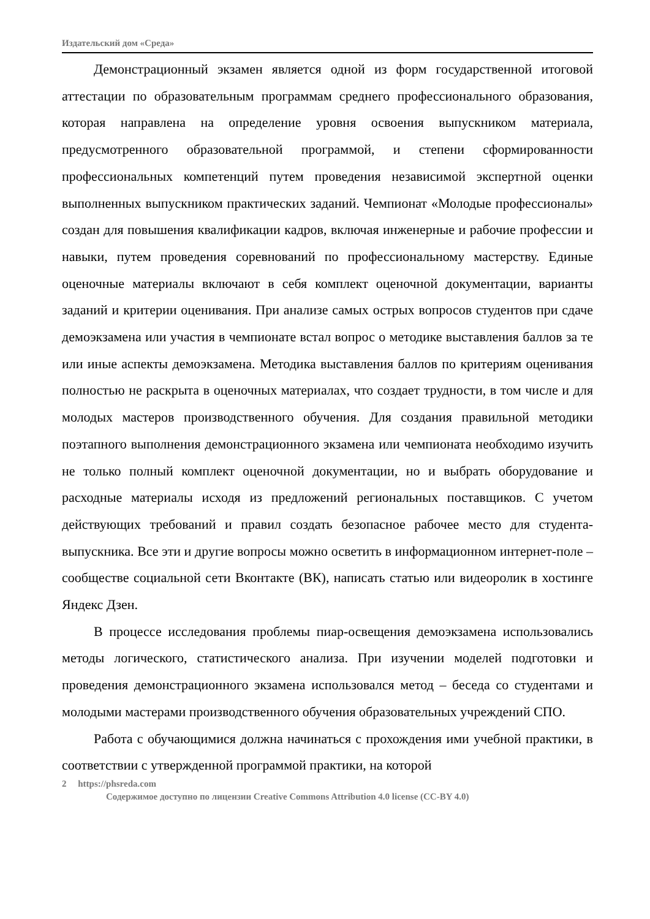Издательский дом «Среда»
Демонстрационный экзамен является одной из форм государственной итоговой аттестации по образовательным программам среднего профессионального образования, которая направлена на определение уровня освоения выпускником материала, предусмотренного образовательной программой, и степени сформированности профессиональных компетенций путем проведения независимой экспертной оценки выполненных выпускником практических заданий. Чемпионат «Молодые профессионалы» создан для повышения квалификации кадров, включая инженерные и рабочие профессии и навыки, путем проведения соревнований по профессиональному мастерству. Единые оценочные материалы включают в себя комплект оценочной документации, варианты заданий и критерии оценивания. При анализе самых острых вопросов студентов при сдаче демоэкзамена или участия в чемпионате встал вопрос о методике выставления баллов за те или иные аспекты демоэкзамена. Методика выставления баллов по критериям оценивания полностью не раскрыта в оценочных материалах, что создает трудности, в том числе и для молодых мастеров производственного обучения. Для создания правильной методики поэтапного выполнения демонстрационного экзамена или чемпионата необходимо изучить не только полный комплект оценочной документации, но и выбрать оборудование и расходные материалы исходя из предложений региональных поставщиков. С учетом действующих требований и правил создать безопасное рабочее место для студента-выпускника. Все эти и другие вопросы можно осветить в информационном интернет-поле – сообществе социальной сети Вконтакте (ВК), написать статью или видеоролик в хостинге Яндекс Дзен.
В процессе исследования проблемы пиар-освещения демоэкзамена использовались методы логического, статистического анализа. При изучении моделей подготовки и проведения демонстрационного экзамена использовался метод – беседа со студентами и молодыми мастерами производственного обучения образовательных учреждений СПО.
Работа с обучающимися должна начинаться с прохождения ими учебной практики, в соответствии с утвержденной программой практики, на которой
2 https://phsreda.com
Содержимое доступно по лицензии Creative Commons Attribution 4.0 license (CC-BY 4.0)